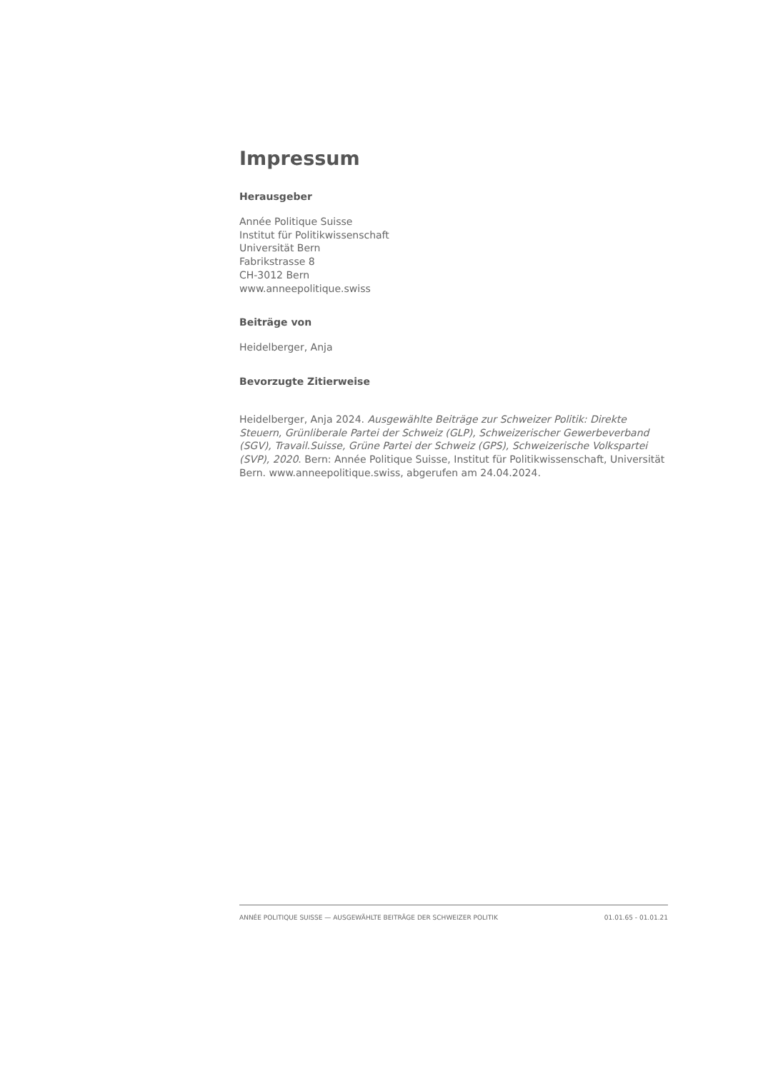Impressum
Herausgeber
Année Politique Suisse
Institut für Politikwissenschaft
Universität Bern
Fabrikstrasse 8
CH-3012 Bern
www.anneepolitique.swiss
Beiträge von
Heidelberger, Anja
Bevorzugte Zitierweise
Heidelberger, Anja 2024. Ausgewählte Beiträge zur Schweizer Politik: Direkte Steuern, Grünliberale Partei der Schweiz (GLP), Schweizerischer Gewerbeverband (SGV), Travail.Suisse, Grüne Partei der Schweiz (GPS), Schweizerische Volkspartei (SVP), 2020. Bern: Année Politique Suisse, Institut für Politikwissenschaft, Universität Bern. www.anneepolitique.swiss, abgerufen am 24.04.2024.
ANNÉE POLITIQUE SUISSE — AUSGEWÄHLTE BEITRÄGE DER SCHWEIZER POLITIK 01.01.65 - 01.01.21